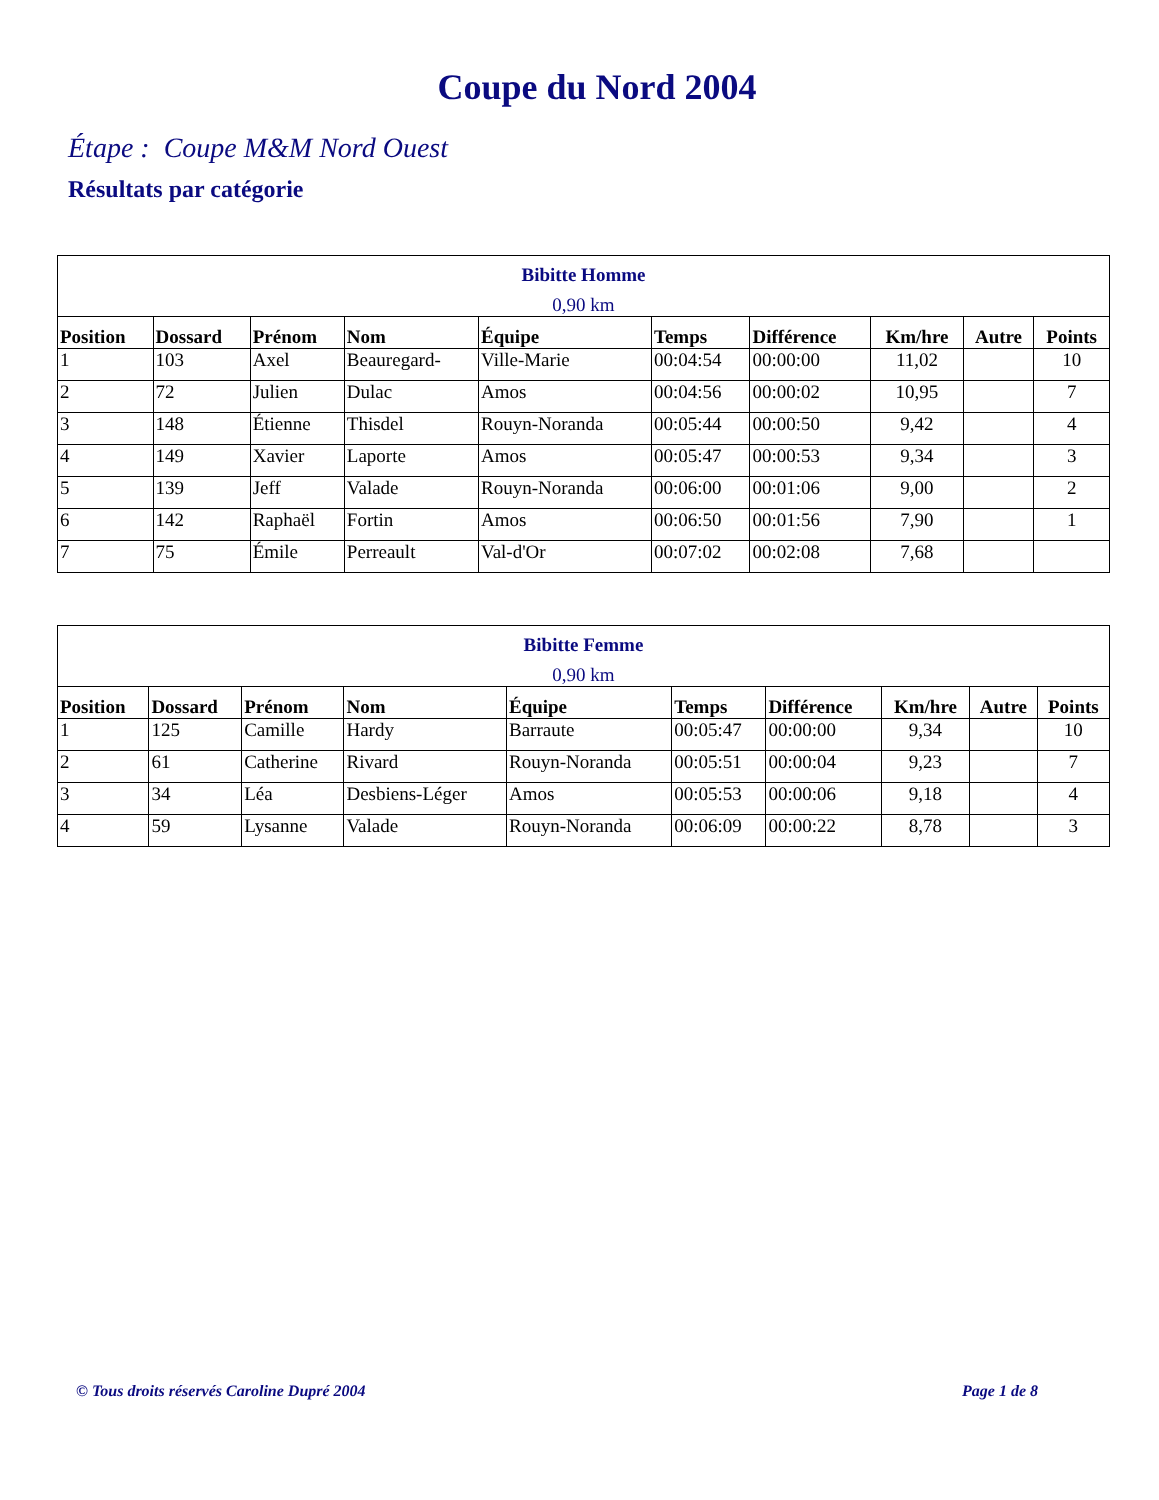Coupe du Nord 2004
Étape : Coupe M&M Nord Ouest
Résultats par catégorie
| Bibitte Homme 0,90 km | | | | | | | | | |
| --- | --- | --- | --- | --- | --- | --- | --- | --- | --- |
| Position | Dossard | Prénom | Nom | Équipe | Temps | Différence | Km/hre | Autre | Points |
| 1 | 103 | Axel | Beauregard- | Ville-Marie | 00:04:54 | 00:00:00 | 11,02 | | 10 |
| 2 | 72 | Julien | Dulac | Amos | 00:04:56 | 00:00:02 | 10,95 | | 7 |
| 3 | 148 | Étienne | Thisdel | Rouyn-Noranda | 00:05:44 | 00:00:50 | 9,42 | | 4 |
| 4 | 149 | Xavier | Laporte | Amos | 00:05:47 | 00:00:53 | 9,34 | | 3 |
| 5 | 139 | Jeff | Valade | Rouyn-Noranda | 00:06:00 | 00:01:06 | 9,00 | | 2 |
| 6 | 142 | Raphaël | Fortin | Amos | 00:06:50 | 00:01:56 | 7,90 | | 1 |
| 7 | 75 | Émile | Perreault | Val-d'Or | 00:07:02 | 00:02:08 | 7,68 | | |
| Bibitte Femme 0,90 km | | | | | | | | | |
| --- | --- | --- | --- | --- | --- | --- | --- | --- | --- |
| Position | Dossard | Prénom | Nom | Équipe | Temps | Différence | Km/hre | Autre | Points |
| 1 | 125 | Camille | Hardy | Barraute | 00:05:47 | 00:00:00 | 9,34 | | 10 |
| 2 | 61 | Catherine | Rivard | Rouyn-Noranda | 00:05:51 | 00:00:04 | 9,23 | | 7 |
| 3 | 34 | Léa | Desbiens-Léger | Amos | 00:05:53 | 00:00:06 | 9,18 | | 4 |
| 4 | 59 | Lysanne | Valade | Rouyn-Noranda | 00:06:09 | 00:00:22 | 8,78 | | 3 |
© Tous droits réservés Caroline Dupré 2004 Page 1 de 8